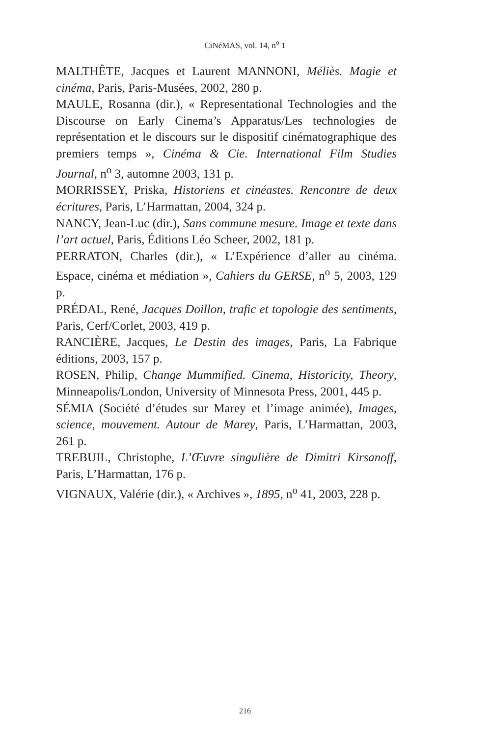CiNéMAS, vol. 14, n<sup>o</sup> 1
MALTHÊTE, Jacques et Laurent MANNONI, Méliès. Magie et cinéma, Paris, Paris-Musées, 2002, 280 p.
MAULE, Rosanna (dir.), « Representational Technologies and the Discourse on Early Cinema’s Apparatus/Les technologies de représentation et le discours sur le dispositif cinématographique des premiers temps », Cinéma & Cie. International Film Studies Journal, n<sup>o</sup> 3, automne 2003, 131 p.
MORRISSEY, Priska, Historiens et cinéastes. Rencontre de deux écritures, Paris, L’Harmattan, 2004, 324 p.
NANCY, Jean-Luc (dir.), Sans commune mesure. Image et texte dans l’art actuel, Paris, Éditions Léo Scheer, 2002, 181 p.
PERRATON, Charles (dir.), « L’Expérience d’aller au cinéma. Espace, cinéma et médiation », Cahiers du GERSE, n<sup>o</sup> 5, 2003, 129 p.
PRÉDAL, René, Jacques Doillon, trafic et topologie des sentiments, Paris, Cerf/Corlet, 2003, 419 p.
RANCIÈRE, Jacques, Le Destin des images, Paris, La Fabrique éditions, 2003, 157 p.
ROSEN, Philip, Change Mummified. Cinema, Historicity, Theory, Minneapolis/London, University of Minnesota Press, 2001, 445 p.
SÉMIA (Société d’études sur Marey et l’image animée), Images, science, mouvement. Autour de Marey, Paris, L’Harmattan, 2003, 261 p.
TREBUIL, Christophe, L’Œuvre singulière de Dimitri Kirsanoff, Paris, L’Harmattan, 176 p.
VIGNAUX, Valérie (dir.), « Archives », 1895, n<sup>o</sup> 41, 2003, 228 p.
216